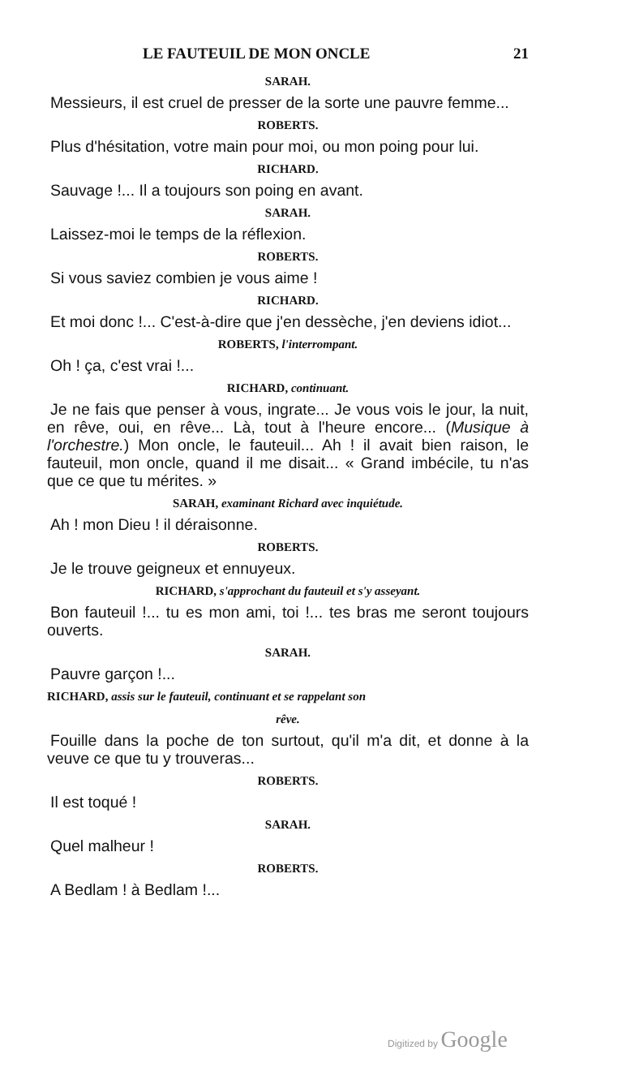LE FAUTEUIL DE MON ONCLE 21
SARAH.
Messieurs, il est cruel de presser de la sorte une pauvre femme...
ROBERTS.
Plus d'hésitation, votre main pour moi, ou mon poing pour lui.
RICHARD.
Sauvage !... Il a toujours son poing en avant.
SARAH.
Laissez-moi le temps de la réflexion.
ROBERTS.
Si vous saviez combien je vous aime !
RICHARD.
Et moi donc !... C'est-à-dire que j'en dessèche, j'en deviens idiot...
ROBERTS, l'interrompant.
Oh ! ça, c'est vrai !...
RICHARD, continuant.
Je ne fais que penser à vous, ingrate... Je vous vois le jour, la nuit, en rêve, oui, en rêve... Là, tout à l'heure encore... (Musique à l'orchestre.) Mon oncle, le fauteuil... Ah ! il avait bien raison, le fauteuil, mon oncle, quand il me disait... « Grand imbécile, tu n'as que ce que tu mérites. »
SARAH, examinant Richard avec inquiétude.
Ah ! mon Dieu ! il déraisonne.
ROBERTS.
Je le trouve geigneux et ennuyeux.
RICHARD, s'approchant du fauteuil et s'y asseyant.
Bon fauteuil !... tu es mon ami, toi !... tes bras me seront toujours ouverts.
SARAH.
Pauvre garçon !...
RICHARD, assis sur le fauteuil, continuant et se rappelant son
rêve.
Fouille dans la poche de ton surtout, qu'il m'a dit, et donne à la veuve ce que tu y trouveras...
ROBERTS.
Il est toqué !
SARAH.
Quel malheur !
ROBERTS.
A Bedlam ! à Bedlam !...
Digitized by Google